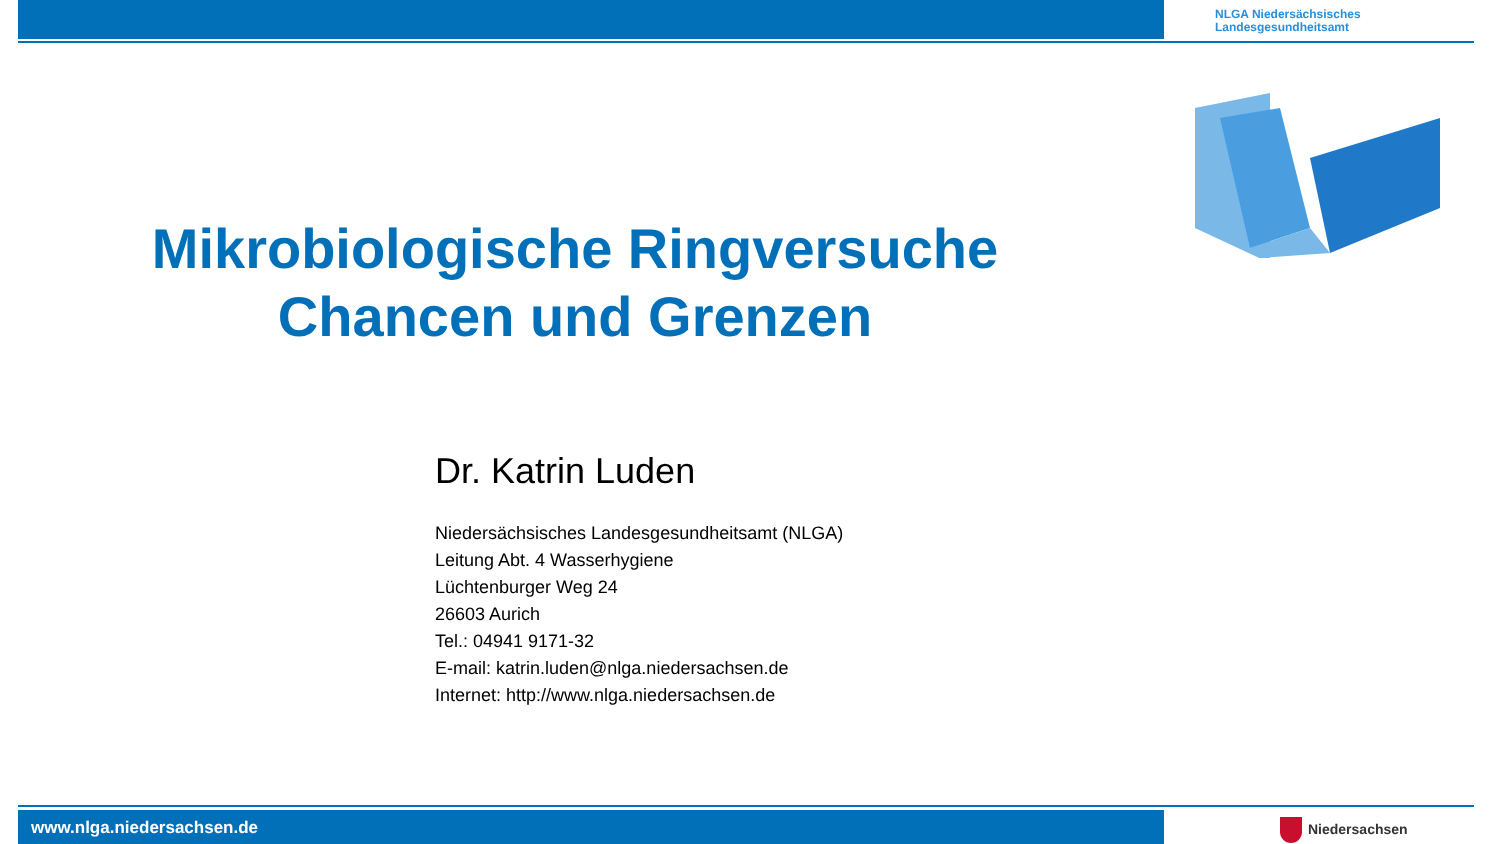NLGA Niedersächsisches
Landesgesundheitsamt
Mikrobiologische Ringversuche
Chancen und Grenzen
Dr. Katrin Luden
Niedersächsisches Landesgesundheitsamt (NLGA)
Leitung Abt. 4 Wasserhygiene
Lüchtenburger Weg 24
26603 Aurich
Tel.: 04941 9171-32
E-mail: katrin.luden@nlga.niedersachsen.de
Internet: http://www.nlga.niedersachsen.de
www.nlga.niedersachsen.de Niedersachsen